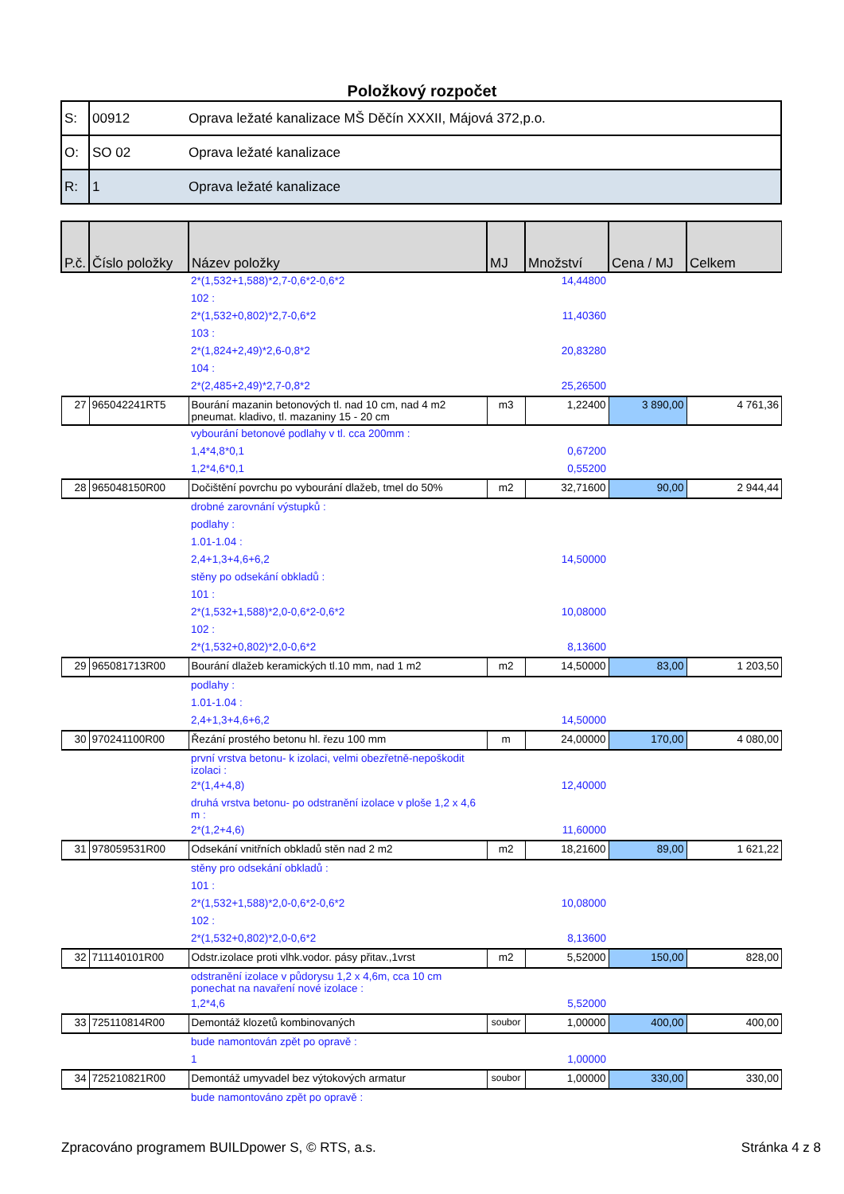Položkový rozpočet
| S: | 00912 | Oprava ležaté kanalizace MŠ Děčín XXXII, Májová 372,p.o. |
| O: | SO 02 | Oprava ležaté kanalizace |
| R: | 1 | Oprava ležaté kanalizace |
| P.č. | Číslo položky | Název položky | MJ | Množství | Cena / MJ | Celkem |
| --- | --- | --- | --- | --- | --- | --- |
| | | 2*(1,532+1,588)*2,7-0,6*2-0,6*2 | | 14,44800 | | |
| | | 102 : | | | | |
| | | 2*(1,532+0,802)*2,7-0,6*2 | | 11,40360 | | |
| | | 103 : | | | | |
| | | 2*(1,824+2,49)*2,6-0,8*2 | | 20,83280 | | |
| | | 104 : | | | | |
| | | 2*(2,485+2,49)*2,7-0,8*2 | | 25,26500 | | |
| 27 | 965042241RT5 | Bourání mazanin betonových tl. nad 10 cm, nad 4 m2 pneumat. kladivo, tl. mazaniny 15 - 20 cm | m3 | 1,22400 | 3 890,00 | 4 761,36 |
| | | vybourání betonové podlahy v tl. cca 200mm : | | | | |
| | | 1,4*4,8*0,1 | | 0,67200 | | |
| | | 1,2*4,6*0,1 | | 0,55200 | | |
| 28 | 965048150R00 | Dočištění povrchu po vybourání dlažeb, tmel do 50% | m2 | 32,71600 | 90,00 | 2 944,44 |
| | | drobné zarovnání výstupků : | | | | |
| | | podlahy : | | | | |
| | | 1.01-1.04 : | | | | |
| | | 2,4+1,3+4,6+6,2 | | 14,50000 | | |
| | | stěny po odsekání obkladů : | | | | |
| | | 101 : | | | | |
| | | 2*(1,532+1,588)*2,0-0,6*2-0,6*2 | | 10,08000 | | |
| | | 102 : | | | | |
| | | 2*(1,532+0,802)*2,0-0,6*2 | | 8,13600 | | |
| 29 | 965081713R00 | Bourání dlažeb keramických tl.10 mm, nad 1 m2 | m2 | 14,50000 | 83,00 | 1 203,50 |
| | | podlahy : | | | | |
| | | 1.01-1.04 : | | | | |
| | | 2,4+1,3+4,6+6,2 | | 14,50000 | | |
| 30 | 970241100R00 | Řezání prostého betonu hl. řezu 100 mm | m | 24,00000 | 170,00 | 4 080,00 |
| | | první vrstva betonu- k izolaci, velmi obezřetně-nepoškodit izolaci : | | | | |
| | | 2*(1,4+4,8) | | 12,40000 | | |
| | | druhá vrstva betonu- po odstranění izolace v ploše 1,2 x 4,6 m : | | | | |
| | | 2*(1,2+4,6) | | 11,60000 | | |
| 31 | 978059531R00 | Odsekání vnitřních obkladů stěn nad 2 m2 | m2 | 18,21600 | 89,00 | 1 621,22 |
| | | stěny pro odsekání obkladů : | | | | |
| | | 101 : | | | | |
| | | 2*(1,532+1,588)*2,0-0,6*2-0,6*2 | | 10,08000 | | |
| | | 102 : | | | | |
| | | 2*(1,532+0,802)*2,0-0,6*2 | | 8,13600 | | |
| 32 | 711140101R00 | Odstr.izolace proti vlhk.vodor. pásy přitav.,1vrst | m2 | 5,52000 | 150,00 | 828,00 |
| | | odstranění izolace v půdorysu 1,2 x 4,6m, cca 10 cm ponechat na navaření nové izolace : | | | | |
| | | 1,2*4,6 | | 5,52000 | | |
| 33 | 725110814R00 | Demontáž klozetů kombinovaných | soubor | 1,00000 | 400,00 | 400,00 |
| | | bude namontován zpět po opravě : | | | | |
| | | 1 | | 1,00000 | | |
| 34 | 725210821R00 | Demontáž umyvadel bez výtokových armatur | soubor | 1,00000 | 330,00 | 330,00 |
| | | bude namontováno zpět po opravě : | | | | |
Zpracováno programem BUILDpower S, © RTS, a.s. Stránka 4 z 8